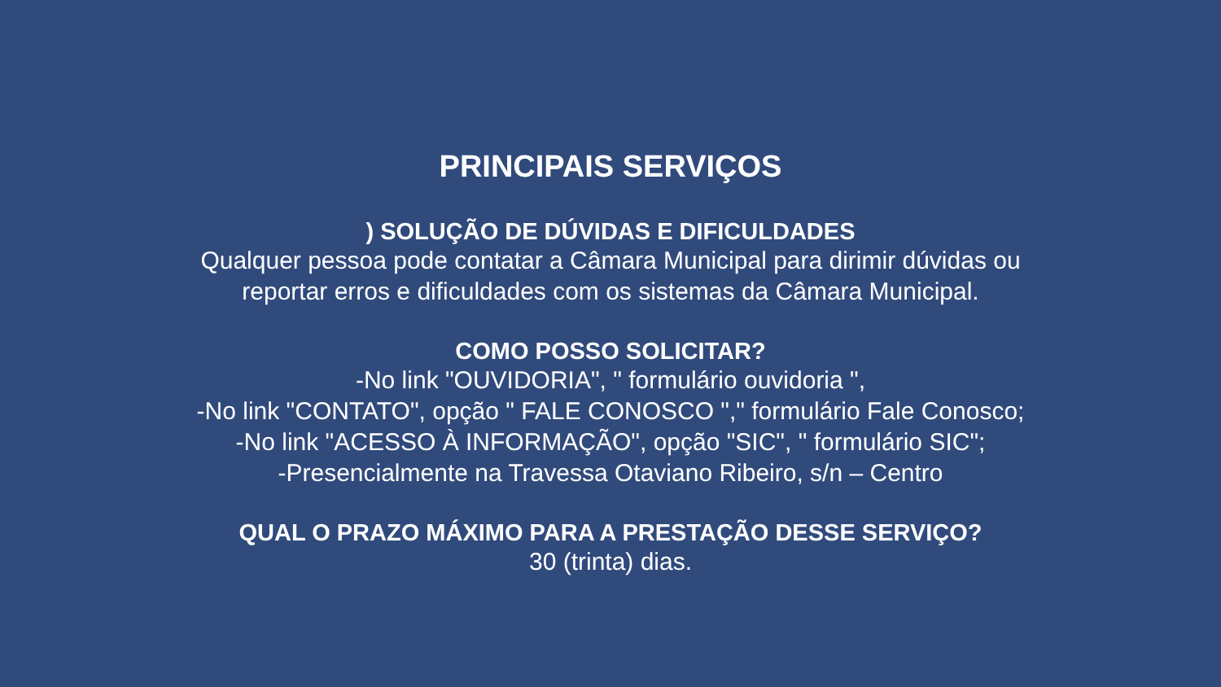PRINCIPAIS SERVIÇOS
) SOLUÇÃO DE DÚVIDAS E DIFICULDADES
Qualquer pessoa pode contatar a Câmara Municipal para dirimir dúvidas ou
reportar erros e dificuldades com os sistemas da Câmara Municipal.
COMO POSSO SOLICITAR?
-No link "OUVIDORIA", " formulário ouvidoria ",
-No link "CONTATO", opção " FALE CONOSCO "," formulário Fale Conosco;
-No link "ACESSO À INFORMAÇÃO", opção "SIC", " formulário SIC";
-Presencialmente na Travessa Otaviano Ribeiro, s/n – Centro
QUAL O PRAZO MÁXIMO PARA A PRESTAÇÃO DESSE SERVIÇO?
30 (trinta) dias.